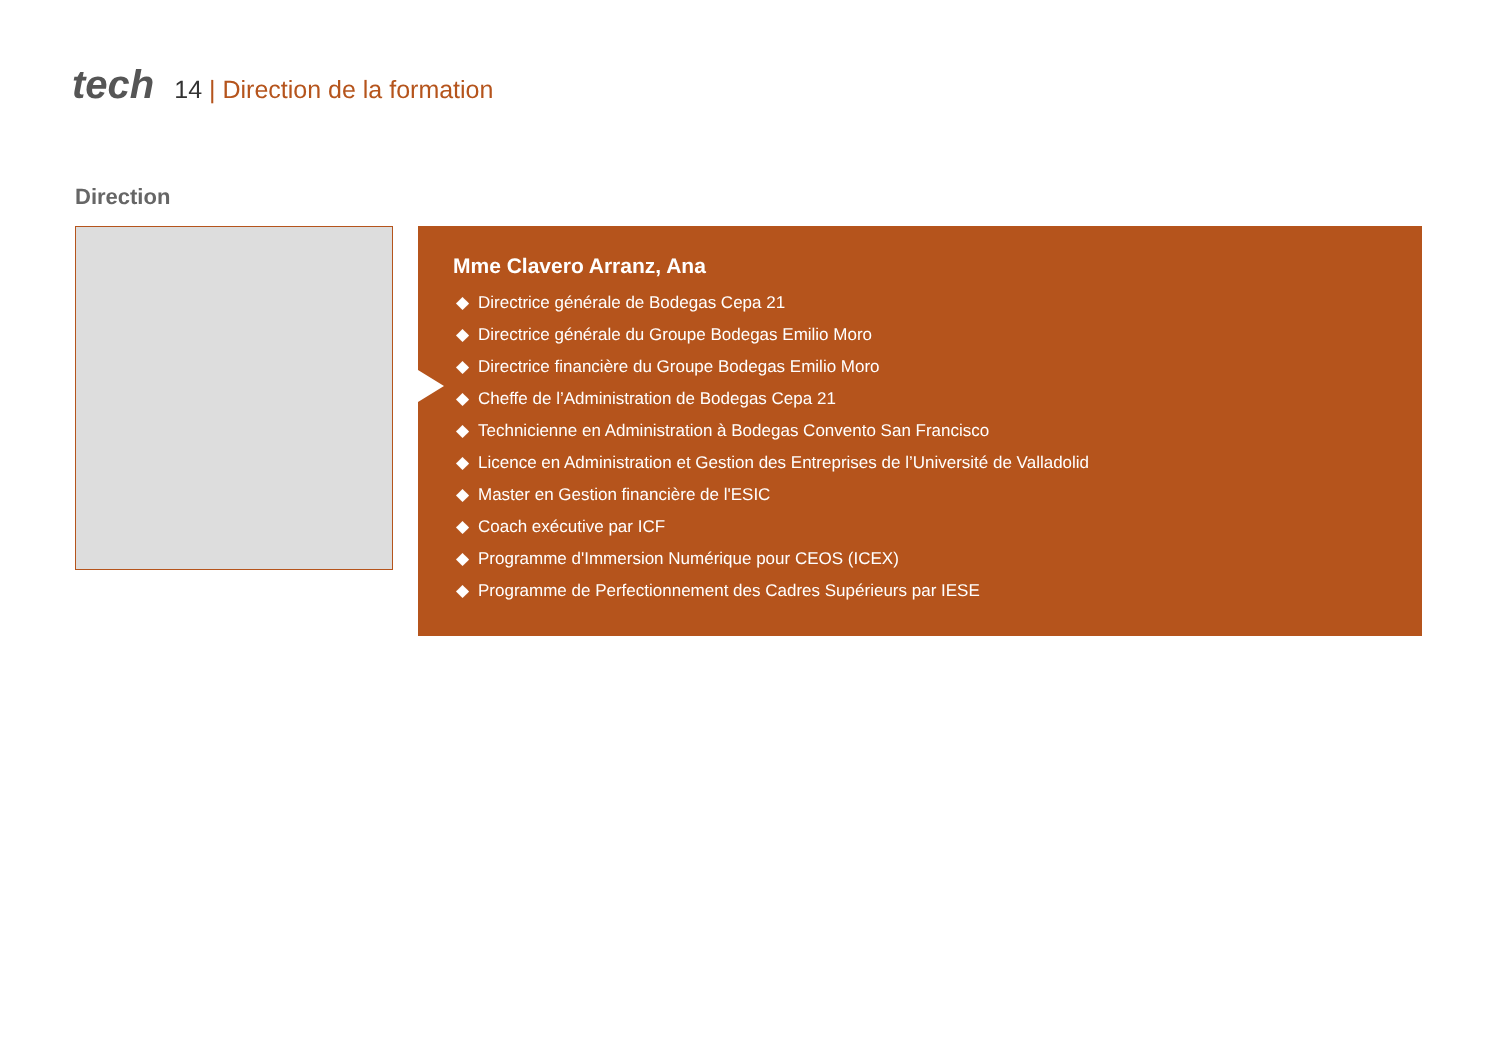tech
14 | Direction de la formation
Direction
Mme Clavero Arranz, Ana
Directrice générale de Bodegas Cepa 21
Directrice générale du Groupe Bodegas Emilio Moro
Directrice financière du Groupe Bodegas Emilio Moro
Cheffe de l’Administration de Bodegas Cepa 21
Technicienne en Administration à Bodegas Convento San Francisco
Licence en Administration et Gestion des Entreprises de l’Université de Valladolid
Master en Gestion financière de l'ESIC
Coach exécutive par ICF
Programme d'Immersion Numérique pour CEOS (ICEX)
Programme de Perfectionnement des Cadres Supérieurs par IESE